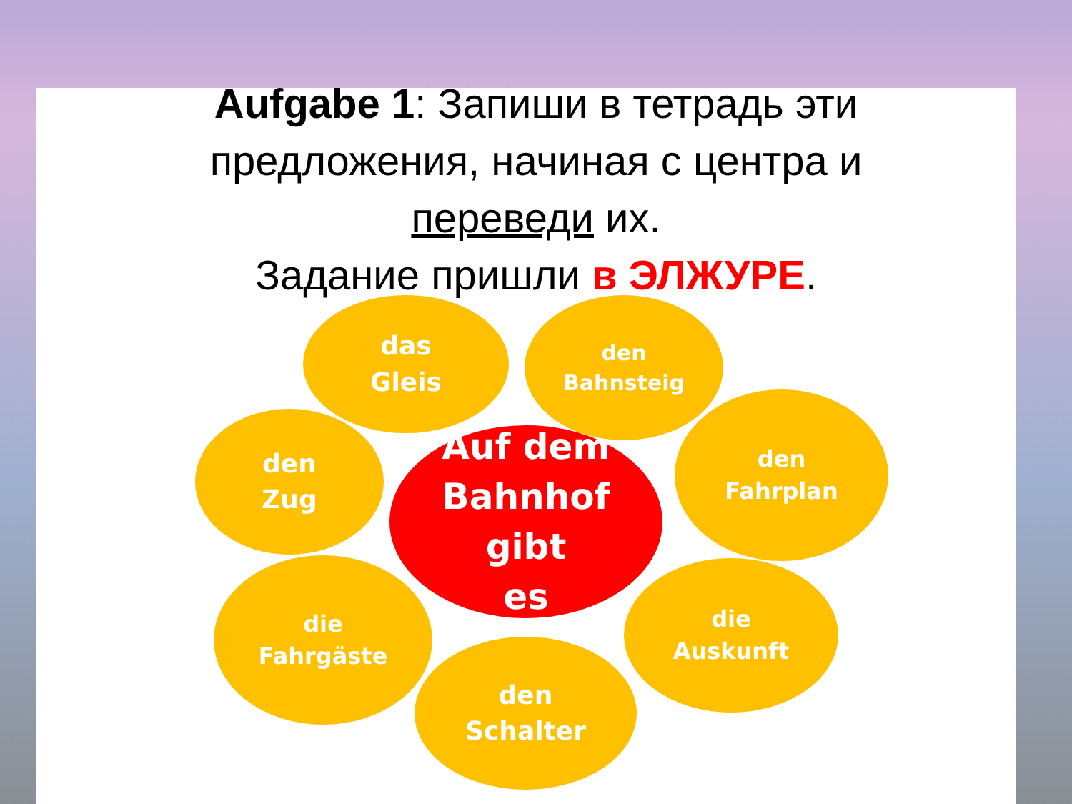Aufgabe 1: Запиши в тетрадь эти
предложения, начиная с центра и
переведи их.
Задание пришли в ЭЛЖУРЕ.
Auf dem
Bahnhof
gibt
es
das
Gleis
den
Bahnsteig
den
Zug
den
Fahrplan
die
Fahrgäste
die
Auskunft
den
Schalter